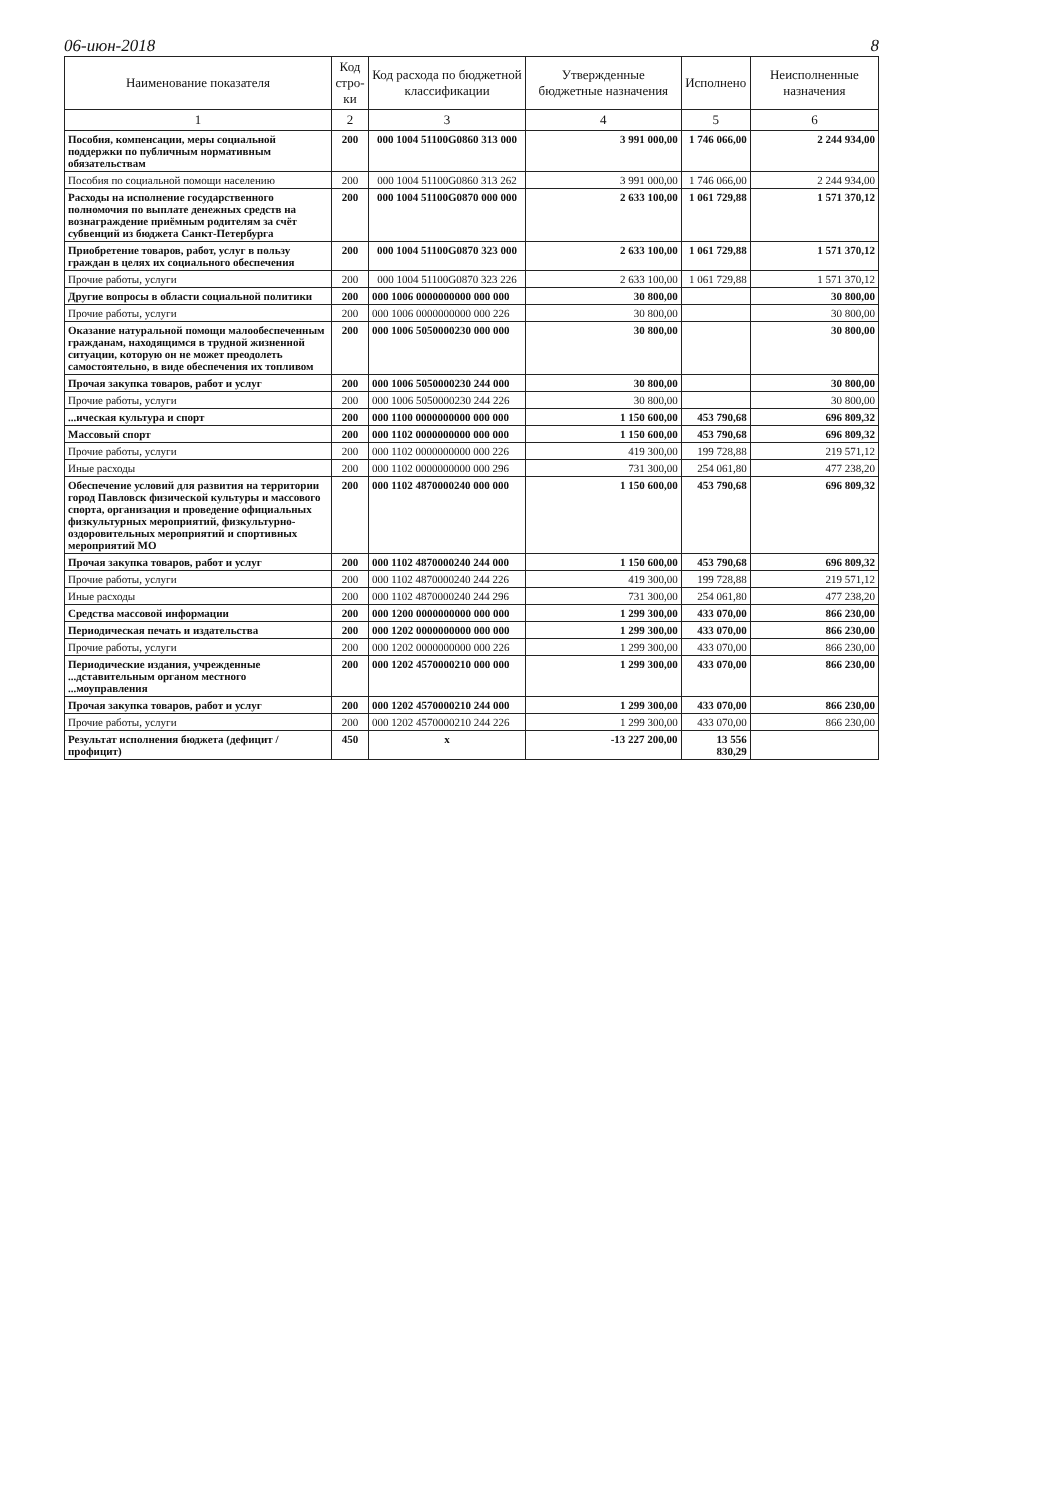06-июн-2018 8
| Наименование показателя | Код стро-ки | Код расхода по бюджетной классификации | Утвержденные бюджетные назначения | Исполнено | Неисполненные назначения |
| --- | --- | --- | --- | --- | --- |
| 1 | 2 | 3 | 4 | 5 | 6 |
| Пособия, компенсации, меры социальной поддержки по публичным нормативным обязательствам | 200 | 000 1004 51100G0860 313 000 | 3 991 000,00 | 1 746 066,00 | 2 244 934,00 |
| Пособия по социальной помощи населению | 200 | 000 1004 51100G0860 313 262 | 3 991 000,00 | 1 746 066,00 | 2 244 934,00 |
| Расходы на исполнение государственного полномочия по выплате денежных средств на вознаграждение приёмным родителям за счёт субвенций из бюджета Санкт-Петербурга | 200 | 000 1004 51100G0870 000 000 | 2 633 100,00 | 1 061 729,88 | 1 571 370,12 |
| Приобретение товаров, работ, услуг в пользу граждан в целях их социального обеспечения | 200 | 000 1004 51100G0870 323 000 | 2 633 100,00 | 1 061 729,88 | 1 571 370,12 |
| Прочие работы, услуги | 200 | 000 1004 51100G0870 323 226 | 2 633 100,00 | 1 061 729,88 | 1 571 370,12 |
| Другие вопросы в области социальной политики | 200 | 000 1006 0000000000 000 000 | 30 800,00 | | 30 800,00 |
| Прочие работы, услуги | 200 | 000 1006 0000000000 000 226 | 30 800,00 | | 30 800,00 |
| Оказание натуральной помощи малообеспеченным гражданам, находящимся в трудной жизненной ситуации, которую он не может преодолеть самостоятельно, в виде обеспечения их топливом | 200 | 000 1006 5050000230 000 000 | 30 800,00 | | 30 800,00 |
| Прочая закупка товаров, работ и услуг | 200 | 000 1006 5050000230 244 000 | 30 800,00 | | 30 800,00 |
| Прочие работы, услуги | 200 | 000 1006 5050000230 244 226 | 30 800,00 | | 30 800,00 |
| ...ическая культура и спорт | 200 | 000 1100 0000000000 000 000 | 1 150 600,00 | 453 790,68 | 696 809,32 |
| Массовый спорт | 200 | 000 1102 0000000000 000 000 | 1 150 600,00 | 453 790,68 | 696 809,32 |
| Прочие работы, услуги | 200 | 000 1102 0000000000 000 226 | 419 300,00 | 199 728,88 | 219 571,12 |
| Иные расходы | 200 | 000 1102 0000000000 000 296 | 731 300,00 | 254 061,80 | 477 238,20 |
| Обеспечение условий для развития на территории город Павловск физической культуры и массового спорта, организация и проведение официальных физкультурных мероприятий, физкультурно-оздоровительных мероприятий и спортивных мероприятий МО | 200 | 000 1102 4870000240 000 000 | 1 150 600,00 | 453 790,68 | 696 809,32 |
| Прочая закупка товаров, работ и услуг | 200 | 000 1102 4870000240 244 000 | 1 150 600,00 | 453 790,68 | 696 809,32 |
| Прочие работы, услуги | 200 | 000 1102 4870000240 244 226 | 419 300,00 | 199 728,88 | 219 571,12 |
| Иные расходы | 200 | 000 1102 4870000240 244 296 | 731 300,00 | 254 061,80 | 477 238,20 |
| Средства массовой информации | 200 | 000 1200 0000000000 000 000 | 1 299 300,00 | 433 070,00 | 866 230,00 |
| Периодическая печать и издательства | 200 | 000 1202 0000000000 000 000 | 1 299 300,00 | 433 070,00 | 866 230,00 |
| Прочие работы, услуги | 200 | 000 1202 0000000000 000 226 | 1 299 300,00 | 433 070,00 | 866 230,00 |
| Периодические издания, учрежденные ...дставительным органом местного ...моуправления | 200 | 000 1202 4570000210 000 000 | 1 299 300,00 | 433 070,00 | 866 230,00 |
| Прочая закупка товаров, работ и услуг | 200 | 000 1202 4570000210 244 000 | 1 299 300,00 | 433 070,00 | 866 230,00 |
| Прочие работы, услуги | 200 | 000 1202 4570000210 244 226 | 1 299 300,00 | 433 070,00 | 866 230,00 |
| Результат исполнения бюджета (дефицит / профицит) | 450 | x | -13 227 200,00 | 13 556 830,29 | |